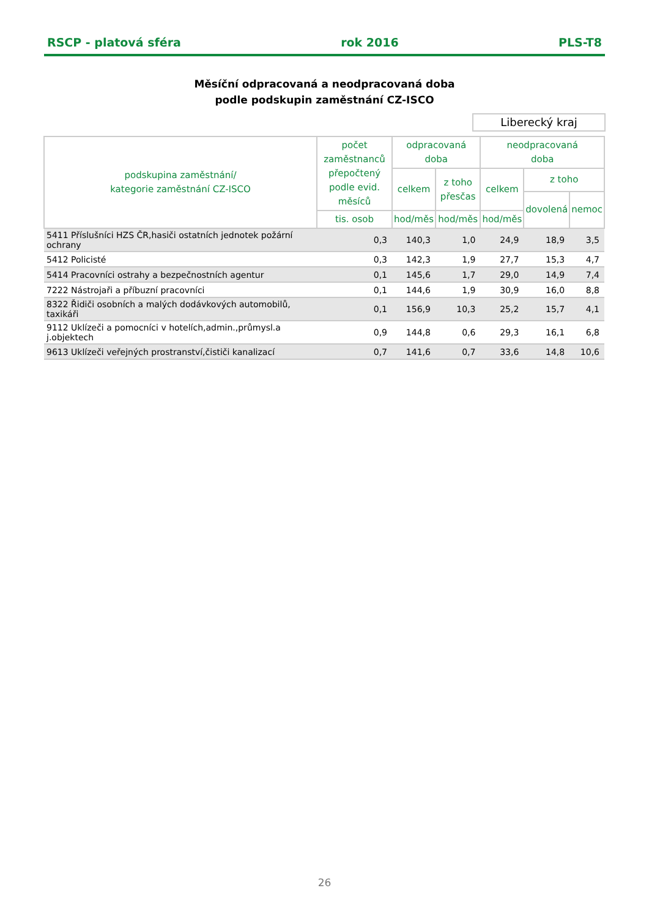RSCP - platová sféra rok 2016 PLS-T8
Měsíční odpracovaná a neodpracovaná doba
podle podskupin zaměstnání CZ-ISCO
Liberecký kraj
| podskupina zaměstnání/ kategorie zaměstnání CZ-ISCO | počet zaměstnanců přepočtený podle evid. měsíců | odpracovaná doba | | neodpracovaná doba | | |
| --- | --- | --- | --- | --- | --- | --- |
| | | celkem | z toho přesčas | celkem | z toho | |
| | | | | | dovolená | nemoc |
| | tis. osob | hod/měs | hod/měs | hod/měs | | |
| 5411 Příslušníci HZS ČR,hasiči ostatních jednotek požární ochrany | 0,3 | 140,3 | 1,0 | 24,9 | 18,9 | 3,5 |
| 5412 Policisté | 0,3 | 142,3 | 1,9 | 27,7 | 15,3 | 4,7 |
| 5414 Pracovníci ostrahy a bezpečnostních agentur | 0,1 | 145,6 | 1,7 | 29,0 | 14,9 | 7,4 |
| 7222 Nástrojaři a příbuzní pracovníci | 0,1 | 144,6 | 1,9 | 30,9 | 16,0 | 8,8 |
| 8322 Řidiči osobních a malých dodávkových automobilů, taxikáři | 0,1 | 156,9 | 10,3 | 25,2 | 15,7 | 4,1 |
| 9112 Uklízeči a pomocníci v hotelích,admin.,průmysl.a j.objektech | 0,9 | 144,8 | 0,6 | 29,3 | 16,1 | 6,8 |
| 9613 Uklízeči veřejných prostranství,čističi kanalizací | 0,7 | 141,6 | 0,7 | 33,6 | 14,8 | 10,6 |
26